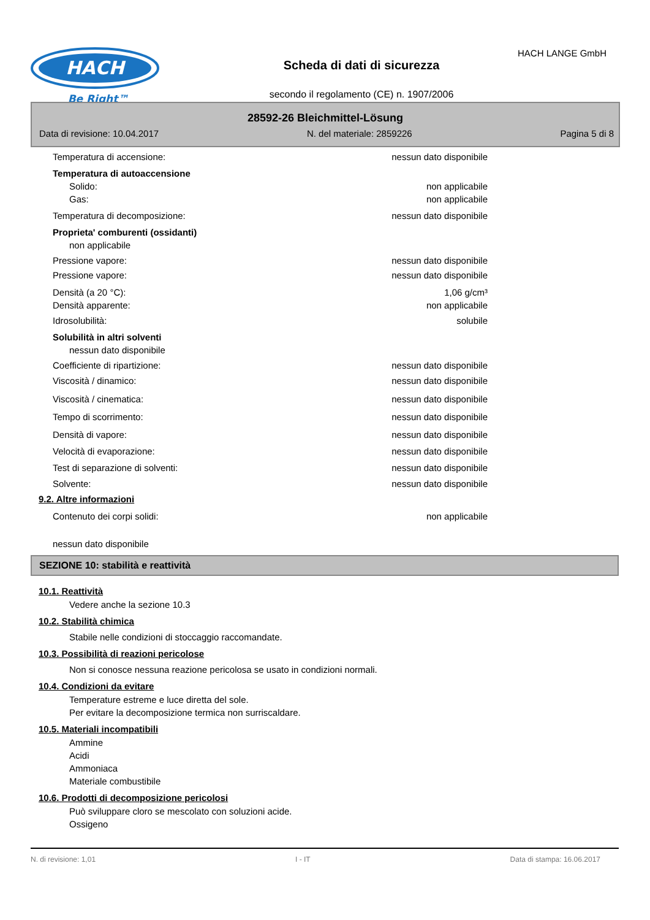HACH
Be Right™
Scheda di dati di sicurezza
secondo il regolamento (CE) n. 1907/2006
HACH LANGE GmbH
28592-26 Bleichmittel-Lösung
Data di revisione: 10.04.2017 N. del materiale: 2859226 Pagina 5 di 8
Temperatura di accensione: nessun dato disponibile
Temperatura di autoaccensione
Solido: non applicabile
Gas: non applicabile
Temperatura di decomposizione: nessun dato disponibile
Proprieta' comburenti (ossidanti)
non applicabile
Pressione vapore: nessun dato disponibile
Pressione vapore: nessun dato disponibile
Densità (a 20 °C): 1,06 g/cm³
Densità apparente: non applicabile
Idrosolubilità: solubile
Solubilità in altri solventi
nessun dato disponibile
Coefficiente di ripartizione: nessun dato disponibile
Viscosità / dinamico: nessun dato disponibile
Viscosità / cinematica: nessun dato disponibile
Tempo di scorrimento: nessun dato disponibile
Densità di vapore: nessun dato disponibile
Velocità di evaporazione: nessun dato disponibile
Test di separazione di solventi: nessun dato disponibile
Solvente: nessun dato disponibile
9.2. Altre informazioni
Contenuto dei corpi solidi: non applicabile
nessun dato disponibile
SEZIONE 10: stabilità e reattività
10.1. Reattività
Vedere anche la sezione 10.3
10.2. Stabilità chimica
Stabile nelle condizioni di stoccaggio raccomandate.
10.3. Possibilità di reazioni pericolose
Non si conosce nessuna reazione pericolosa se usato in condizioni normali.
10.4. Condizioni da evitare
Temperature estreme e luce diretta del sole.
Per evitare la decomposizione termica non surriscaldare.
10.5. Materiali incompatibili
Ammine
Acidi
Ammoniaca
Materiale combustibile
10.6. Prodotti di decomposizione pericolosi
Può sviluppare cloro se mescolato con soluzioni acide.
Ossigeno
N. di revisione: 1,01 I - IT Data di stampa: 16.06.2017